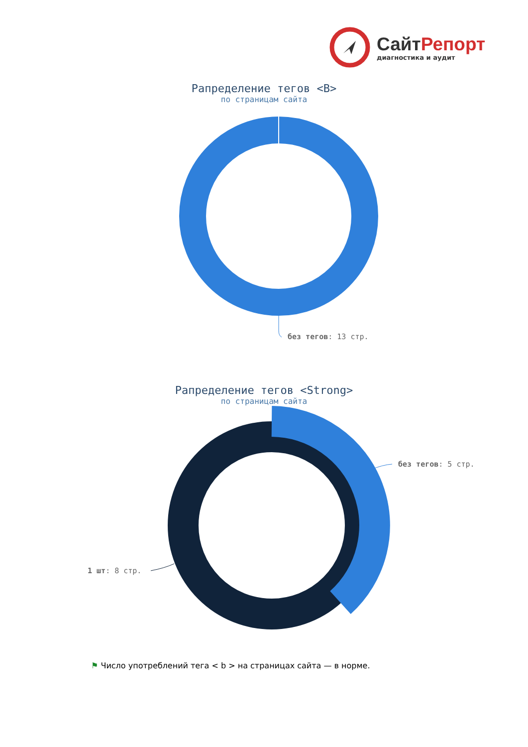СайтРепорт
диагностика и аудит
Рапределение тегов <B>
по страницам сайта
без тегов: 13 стр.
Рапределение тегов <Strong>
по страницам сайта
без тегов: 5 стр.
1 шт: 8 стр.
⚑ Число употреблений тега < b > на страницах сайта — в норме.